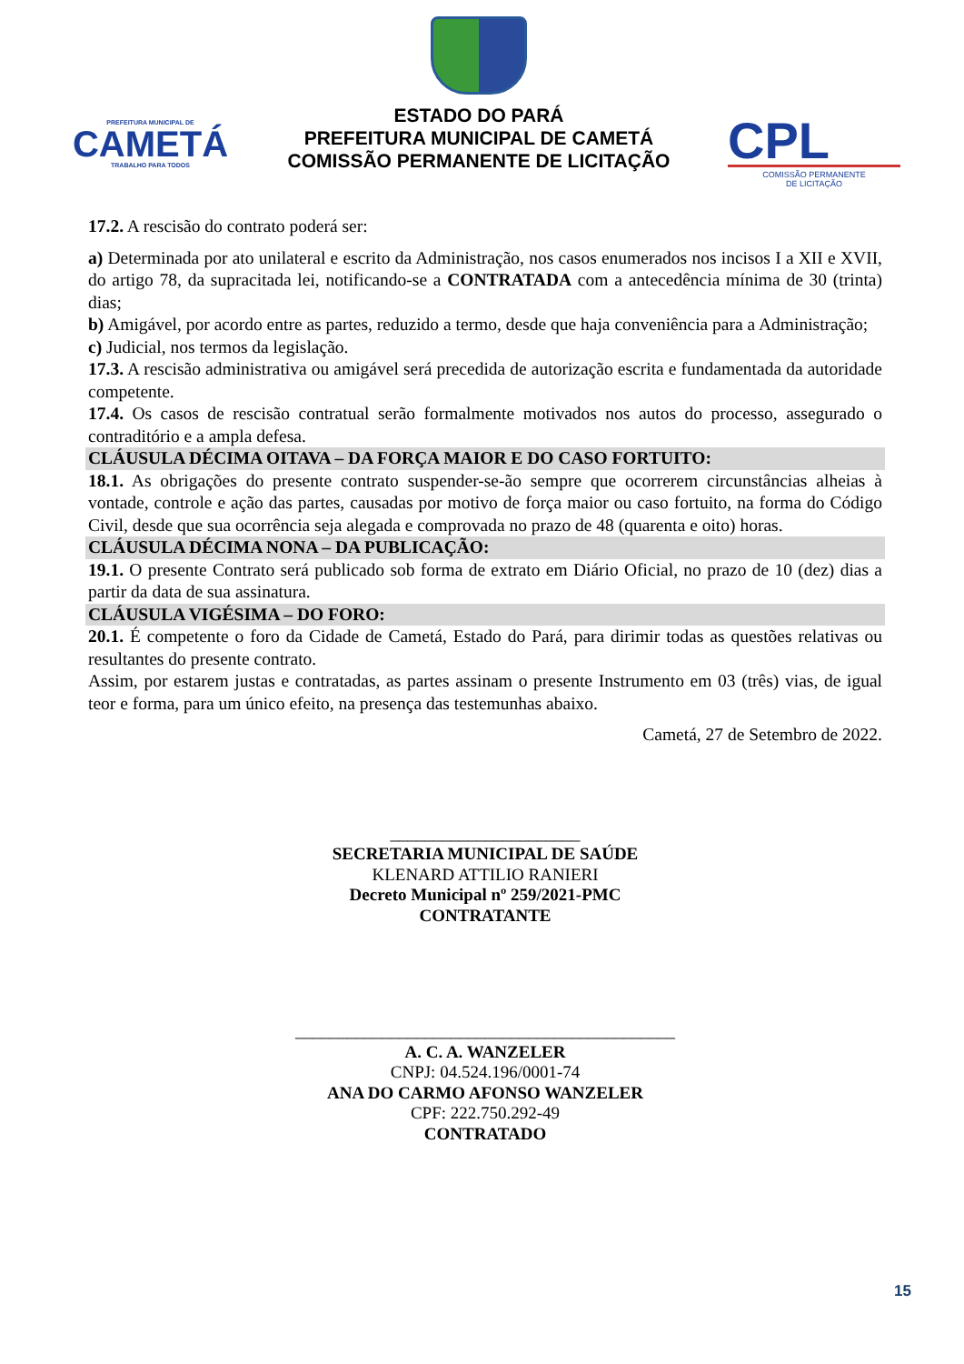PREFEITURA MUNICIPAL DE
CAMETÁ
TRABALHO PARA TODOS
ESTADO DO PARÁ
PREFEITURA MUNICIPAL DE CAMETÁ
COMISSÃO PERMANENTE DE LICITAÇÃO
CPL
COMISSÃO PERMANENTE
DE LICITAÇÃO
17.2. A rescisão do contrato poderá ser:
a) Determinada por ato unilateral e escrito da Administração, nos casos enumerados nos incisos I a XII e XVII, do artigo 78, da supracitada lei, notificando-se a CONTRATADA com a antecedência mínima de 30 (trinta) dias;
b) Amigável, por acordo entre as partes, reduzido a termo, desde que haja conveniência para a Administração;
c) Judicial, nos termos da legislação.
17.3. A rescisão administrativa ou amigável será precedida de autorização escrita e fundamentada da autoridade competente.
17.4. Os casos de rescisão contratual serão formalmente motivados nos autos do processo, assegurado o contraditório e a ampla defesa.
CLÁUSULA DÉCIMA OITAVA – DA FORÇA MAIOR E DO CASO FORTUITO:
18.1. As obrigações do presente contrato suspender-se-ão sempre que ocorrerem circunstâncias alheias à vontade, controle e ação das partes, causadas por motivo de força maior ou caso fortuito, na forma do Código Civil, desde que sua ocorrência seja alegada e comprovada no prazo de 48 (quarenta e oito) horas.
CLÁUSULA DÉCIMA NONA – DA PUBLICAÇÃO:
19.1. O presente Contrato será publicado sob forma de extrato em Diário Oficial, no prazo de 10 (dez) dias a partir da data de sua assinatura.
CLÁUSULA VIGÉSIMA – DO FORO:
20.1. É competente o foro da Cidade de Cametá, Estado do Pará, para dirimir todas as questões relativas ou resultantes do presente contrato.
Assim, por estarem justas e contratadas, as partes assinam o presente Instrumento em 03 (três) vias, de igual teor e forma, para um único efeito, na presença das testemunhas abaixo.
Cametá, 27 de Setembro de 2022.
______________________
SECRETARIA MUNICIPAL DE SAÚDE
KLENARD ATTILIO RANIERI
Decreto Municipal nº 259/2021-PMC
CONTRATANTE
____________________________________________
A. C. A. WANZELER
CNPJ: 04.524.196/0001-74
ANA DO CARMO AFONSO WANZELER
CPF: 222.750.292-49
CONTRATADO
15